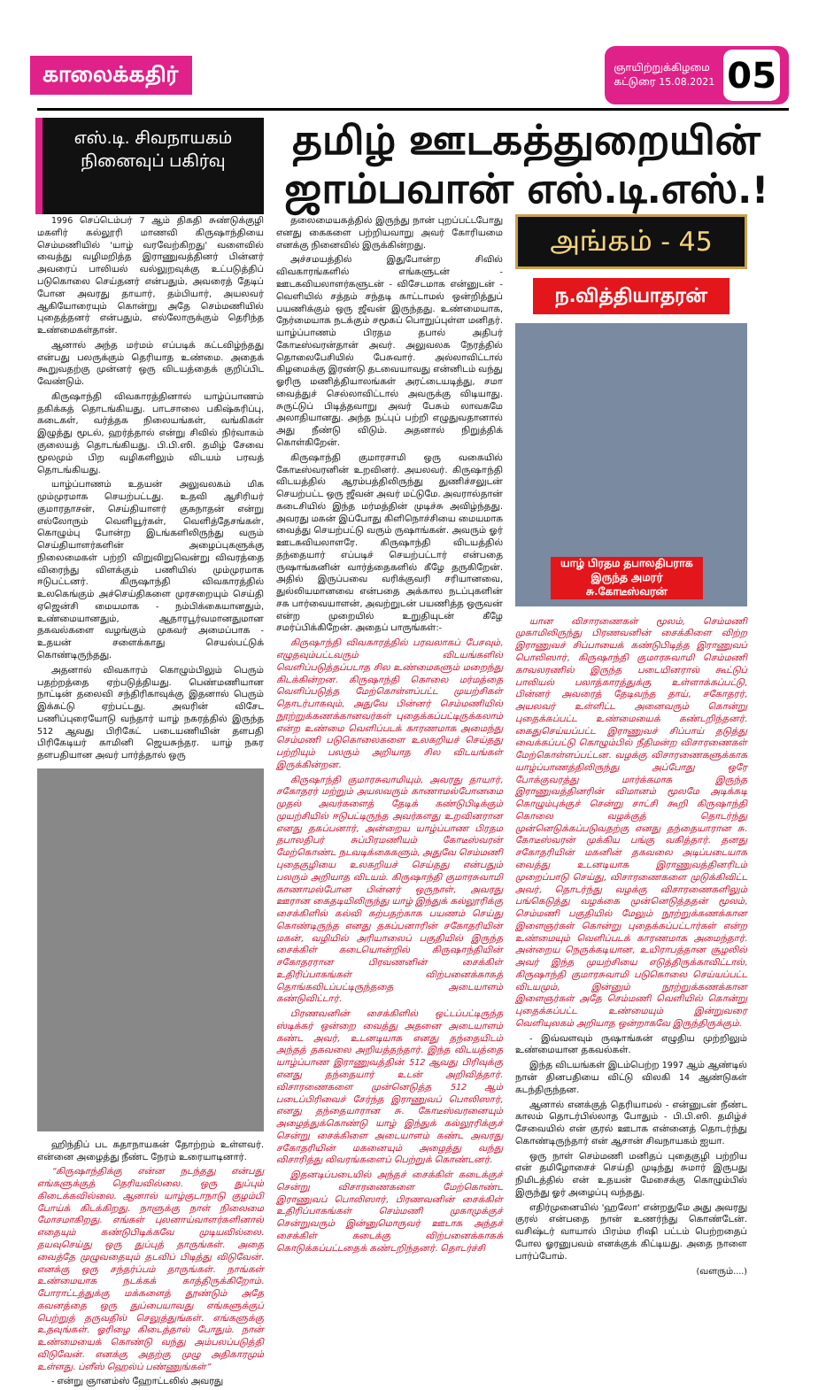காலைக்கதிர்
ஞாயிற்றுக்கிழமை
கட்டுரை 15.08.2021
05
எஸ்.டி. சிவநாயகம்
நினைவுப் பகிர்வு
தமிழ் ஊடகத்துறையின்
ஜாம்பவான் எஸ்.டி.எஸ்.!
1996 செப்டெம்பர் 7 ஆம் திகதி சுண்டுக்குழி மகளிர் கல்லூரி மாணவி கிருஷாந்தியை செம்மணியில் 'யாழ் வரவேற்கிறது' வளைவில் வைத்து வழிமறித்த இராணுவத்தினர் பின்னர் அவரைப் பாலியல் வல்லுறவுக்கு உட்படுத்திப் படுகொலை செய்தனர் என்பதும், அவரைத் தேடிப் போன அவரது தாயார், தம்பியார், அயலவர் ஆகியோரையும் கொன்று அதே செம்மணியில் புதைத்தனர் என்பதும், எல்லோருக்கும் தெரிந்த உண்மைகள்தான்.
ஆனால் அந்த மர்மம் எப்படிக் கட்டவிழ்ந்தது என்பது பலருக்கும் தெரியாத உண்மை. அதைக் கூறுவதற்கு முன்னர் ஒரு விடயத்தைக் குறிப்பிட வேண்டும்.
கிருஷாந்தி விவகாரத்தினால் யாழ்ப்பாணம் தகிக்கத் தொடங்கியது. பாடசாலை பகிஷ்கரிப்பு, கடைகள், வர்த்தக நிலையங்கள், வங்கிகள் இழுத்து மூடல், ஹர்த்தால் என்று சிவில் நிர்வாகம் குலையத் தொடங்கியது. பி.பி.ஸி. தமிழ் சேவை மூலமும் பிற வழிகளிலும் விடயம் பரவத் தொடங்கியது.
யாழ்ப்பாணம் உதயன் அலுவலகம் மிக மும்முரமாக செயற்பட்டது. உதவி ஆசிரியர் குமாரதாசன், செய்தியாளர் குகநாதன் என்று எல்லோரும் வெளியூர்கள், வெளித்தேசங்கள், கொழும்பு போன்ற இடங்களிலிருந்து வரும் செய்தியாளர்களின் அழைப்புகளுக்கு நிலைமைகள் பற்றி விறுவிறுவென்று விவரத்தை விரைந்து விளக்கும் பணியில் மும்முரமாக ஈடுபட்டனர். கிருஷாந்தி விவகாரத்தில் உலகெங்கும் அச்செய்திகளை முரசறையும் செய்தி ஏஜென்சி மையமாக - நம்பிக்கையானதும், உண்மையானதும், ஆதாரபூர்வமானதுமான தகவல்களை வழங்கும் முகவர் அமைப்பாக - உதயன் சளைக்காது செயல்பட்டுக் கொண்டிருந்தது.
அதனால் விவகாரம் கொழும்பிலும் பெரும் பதற்றத்தை ஏற்படுத்தியது. பெண்மணியான நாட்டின் தலைவி சந்திரிகாவுக்கு இதனால் பெரும் இக்கட்டு ஏற்பட்டது. அவரின் விசேட பணிப்புரையோடு வந்தார் யாழ் நகரத்தில் இருந்த 512 ஆவது பிரிகேட் படையணியின் தளபதி பிரிகேடியர் காமினி ஜெயசுந்தர. யாழ் நகர தளபதியான அவர் பார்த்தால் ஒரு
ஹிந்திப் பட கதாநாயகன் தோற்றம் உள்ளவர். என்னை அழைத்து நீண்ட நேரம் உரையாடினார்.
“கிருஷாந்திக்கு என்ன நடந்தது என்பது எங்களுக்குத் தெரியவில்லை. ஒரு துப்பும் கிடைக்கவில்லை. ஆனால் யாழ்குடாநாடு குழம்பி போய்க் கிடக்கிறது. நாளுக்கு நாள் நிலைமை மோசமாகிறது. எங்கள் புலனாய்வாளர்களினால் எதையும் கண்டுபிடிக்கவே முடியவில்லை. தயவுசெய்து ஒரு துப்புத் தாருங்கள். அதை வைத்தே முழுவதையும் தடவிப் பிடித்து விடுவேன். எனக்கு ஒரு சந்தர்ப்பம் தாருங்கள். நாங்கள் உண்மையாக நடக்கக் காத்திருக்கிறோம். போராட்டத்துக்கு மக்களைத் தூண்டும் அதே கவனத்தை ஒரு துப்பையாவது எங்களுக்குப் பெற்றுத் தருவதில் செலுத்துங்கள். எங்களுக்கு உதவுங்கள். ஓரிழை கிடைத்தால் போதும். நான் உண்மையைக் கொண்டு வந்து அம்பலப்படுத்தி விடுவேன். எனக்கு அதற்கு முழு அதிகாரமும் உள்ளது. ப்ளீஸ் ஹெல்ப் பண்ணுங்கள்”
- என்று ஞானம்ஸ் ஹோட்டலில் அவரது
தலைமையகத்தில் இருந்து நான் புறப்பட்டபோது எனது கைகளை பற்றியவாறு அவர் கோரியமை எனக்கு நினைவில் இருக்கின்றது.
அச்சமயத்தில் இதுபோன்ற சிவில் விவகாரங்களில் எங்களுடன் - ஊடகவியலாளர்களுடன் - விசேடமாக என்னுடன் - வெளியில் சத்தம் சந்தடி காட்டாமல் ஒன்றித்துப் பயணிக்கும் ஒரு ஜீவன் இருந்தது. உண்மையாக, நேர்மையாக நடக்கும் சமூகப் பொறுப்புள்ள மனிதர். யாழ்ப்பாணம் பிரதம தபால் அதிபர் கோடீஸ்வரன்தான் அவர். அலுவலக நேரத்தில் தொலைபேசியில் பேசுவார். அல்லாவிட்டால் கிழமைக்கு இரண்டு தடவையாவது என்னிடம் வந்து ஓரிரு மணித்தியாலங்கள் அரட்டையடித்து, சமா வைத்துச் செல்லாவிட்டால் அவருக்கு விடியாது. சுருட்டுப் பிடித்தவாறு அவர் பேசும் லாவகமே அலாதியானது. அந்த நட்புப் பற்றி எழுதுவதானால் அது நீண்டு விடும். அதனால் நிறுத்திக் கொள்கிறேன்.
கிருஷாந்தி குமாரசாமி ஒரு வகையில் கோடீஸ்வரனின் உறவினர். அயலவர். கிருஷாந்தி விடயத்தில் ஆரம்பத்திலிருந்து துணிச்சலுடன் செயற்பட்ட ஒரு ஜீவன் அவர் மட்டுமே. அவரால்தான் கடைசியில் இந்த மர்மத்தின் முடிச்சு அவிழ்ந்தது. அவரது மகன் இப்போது கிளிநொச்சியை மையமாக வைத்து செயற்பட்டு வரும் ருஷாங்கன். அவரும் ஓர் ஊடகவியலாளரே. கிருஷாந்தி விடயத்தில் தந்தையார் எப்படிச் செயற்பட்டார் என்பதை ருஷாங்கனின் வார்த்தைகளில் கீழே தருகிறேன். அதில் இருப்பவை வரிக்குவரி சரியானவை, துல்லியமானவை என்பதை அக்கால நடப்புகளின் சக பார்வையாளன், அவற்றுடன் பயணித்த ஒருவன் என்ற முறையில் உறுதியுடன் கீழே சமர்ப்பிக்கிறேன். அதைப் பாருங்கள்:-
கிருஷாந்தி விவகாரத்தில் பரவலாகப் பேசவும், எழுதவும்பட்டவரும் விடயங்களில் வெளிப்படுத்தப்படாத சில உண்மைகளும் மறைந்து கிடக்கின்றன. கிருஷாந்தி கொலை மர்மத்தை வெளிப்படுத்த மேற்கொள்ளப்பட்ட முயற்சிகள் தொடர்பாகவும், அதுவே பின்னர் செம்மணியில் நூற்றுக்கணக்கானவர்கள் புதைக்கப்பட்டிருக்கலாம் என்ற உண்மை வெளிப்படக் காரணமாக அமைந்து செம்மணி படுகொலைகளை உலகறியச் செய்தது பற்றியும் பலரும் அறியாத சில விடயங்கள் இருக்கின்றன.
கிருஷாந்தி குமாரசுவாமியும், அவரது தாயார், சகோதரர் மற்றும் அயலவரும் காணாமல்போனமை முதல் அவர்களைத் தேடிக் கண்டுபிடிக்கும் முயற்சியில் ஈடுபட்டிருந்த அவர்களது உறவினரான எனது தகப்பனார், அன்றைய யாழ்ப்பாண பிரதம தபாலதிபர் சுப்பிரமணியம் கோடீஸ்வரன் மேற்கொண்ட நடவடிக்கைகளும், அதுவே செம்மணி புதைகுழியை உலகறியச் செய்தது என்பதும் பலரும் அறியாத விடயம். கிருஷாந்தி குமாரசுவாமி காணாமல்போன பின்னர் ஒருநாள், அவரது ஊரான கைதடியிலிருந்து யாழ் இந்துக் கல்லூரிக்கு சைக்கிளில் கல்வி கற்பதற்காக பயணம் செய்து கொண்டிருந்த எனது தகப்பனாரின் சகோதரியின் மகன், வழியில் அரியாலைப் பகுதியில் இருந்த சைக்கிள் கடையொன்றில் கிருஷாந்தியின் சகோதரரான பிரவணனின் சைக்கிள் உதிரிப்பாகங்கள் விற்பனைக்காகத் தொங்கவிடப்பட்டிருந்ததை அடையாளம் கண்டுவிட்டார்.
பிரணவனின் சைக்கிளில் ஒட்டப்பட்டிருந்த ஸ்டிக்கர் ஒன்றை வைத்து அதனை அடையாளம் கண்ட அவர், உடனடியாக எனது தந்தையிடம் அந்தத் தகவலை அறியத்தந்தார். இந்த விடயத்தை யாழ்ப்பாண இராணுவத்தின் 512 ஆவது பிரிவுக்கு எனது தந்தையார் உடன் அறிவித்தார். விசாரணைகளை முன்னெடுத்த 512 ஆம் படைப்பிரிவைச் சேர்ந்த இராணுவப் பொலிஸார், எனது தந்தையாரான சு. கோடீஸ்வரனையும் அழைத்துக்கொண்டு யாழ் இந்துக் கல்லூரிக்குச் சென்று சைக்கிளை அடையாளம் கண்ட அவரது சகோதரியின் மகனையும் அழைத்து வந்து விசாரித்து விவரங்களைப் பெற்றுக் கொண்டனர்.
இதனடிப்படையில் அந்தச் சைக்கிள் கடைக்குச் சென்று விசாரணைகளை மேற்கொண்ட இராணுவப் பொலிஸார், பிரணவனின் சைக்கிள் உதிரிப்பாகங்கள் செம்மணி முகாமுக்குச் சென்றுவரும் இன்னுமொருவர் ஊடாக அந்தச் சைக்கிள் கடைக்கு விற்பனைக்காகக் கொடுக்கப்பட்டதைக் கண்டறிந்தனர். தொடர்ச்சி
அங்கம் - 45
ந.வித்தியாதரன்
யாழ் பிரதம தபாலதிபராக இருந்த அமரர் சு.கோடீஸ்வரன்
யான விசாரணைகள் மூலம், செம்மணி முகாமிலிருந்து பிரணவனின் சைக்கிளை விற்ற இராணுவச் சிப்பாயைக் கண்டுபிடித்த இராணுவப் பொலிஸார், கிருஷாந்தி குமாரசுவாமி செம்மணி காவலரணில் இருந்த படையினரால் கூட்டுப் பாலியல் பலாத்காரத்துக்கு உள்ளாக்கப்பட்டு, பின்னர் அவரைத் தேடிவந்த தாய், சகோதரர், அயலவர் உள்ளிட்ட அனைவரும் கொன்று புதைக்கப்பட்ட உண்மையைக் கண்டறிந்தனர். கைதுசெய்யப்பட்ட இராணுவச் சிப்பாய் தடுத்து வைக்கப்பட்டு கொழும்பில் நீதிமன்ற விசாரணைகள் மேற்கொள்ளப்பட்டன. வழக்கு விசாரணைகளுக்காக யாழ்ப்பாணத்திலிருந்து அப்போது ஒரே போக்குவரத்து மார்க்கமாக இருந்த இராணுவத்தினரின் விமானம் மூலமே அடிக்கடி கொழும்புக்குச் சென்று சாட்சி கூறி கிருஷாந்தி கொலை வழக்குத் தொடர்ந்து முன்னெடுக்கப்படுவதற்கு எனது தந்தையாரான சு. கோடீஸ்வரன் முக்கிய பங்கு வகித்தார். தனது சகோதரியின் மகனின் தகவலை அடிப்படையாக வைத்து உடனடியாக இராணுவத்தினரிடம் முறைப்பாடு செய்து, விசாரணைகளை முடுக்கிவிட்ட அவர், தொடர்ந்து வழக்கு விசாரணைகளிலும் பங்கெடுத்து வழக்கை முன்னெடுத்ததன் மூலம், செம்மணி பகுதியில் மேலும் நூற்றுக்கணக்கான இளைஞர்கள் கொன்று புதைக்கப்பட்டார்கள் என்ற உண்மையும் வெளிப்படக் காரணமாக அமைந்தார். அன்றைய நெருக்கடியான, உயிராபத்தான சூழலில் அவர் இந்த முயற்சியை எடுத்திருக்காவிட்டால், கிருஷாந்தி குமாரசுவாமி படுகொலை செய்யப்பட்ட விடயமும், இன்னும் நூற்றுக்கணக்கான இளைஞர்கள் அதே செம்மணி வெளியில் கொன்று புதைக்கப்பட்ட உண்மையும் இன்றுவரை வெளியுலகம் அறியாத ஒன்றாகவே இருந்திருக்கும்.
- இவ்வளவும் ருஷாங்கன் எழுதிய முற்றிலும் உண்மையான தகவல்கள்.
இந்த விடயங்கள் இடம்பெற்ற 1997 ஆம் ஆண்டில் நான் தினபதியை விட்டு விலகி 14 ஆண்டுகள் கடந்திருந்தன.
ஆனால் எனக்குத் தெரியாமல் - என்னுடன் நீண்ட காலம் தொடர்பில்லாத போதும் - பி.பி.ஸி. தமிழ்ச் சேவையில் என் குரல் ஊடாக என்னைத் தொடர்ந்து கொண்டிருந்தார் என் ஆசான் சிவநாயகம் ஐயா.
ஒரு நாள் செம்மணி மனிதப் புதைகுழி பற்றிய என் தமிழோசைச் செய்தி முடிந்து சுமார் இருபது நிமிடத்தில் என் உதயன் மேசைக்கு கொழும்பில் இருந்து ஓர் அழைப்பு வந்தது.
எதிர்முனையில் 'ஹலோ' என்றதுமே அது அவரது குரல் என்பதை நான் உணர்ந்து கொண்டேன். வசிஷ்டர் வாயால் பிரம்ம ரிஷி பட்டம் பெற்றதைப் போல ஓரனுபவம் எனக்குக் கிட்டியது. அதை நாளை பார்ப்போம்.
(வளரும்....)